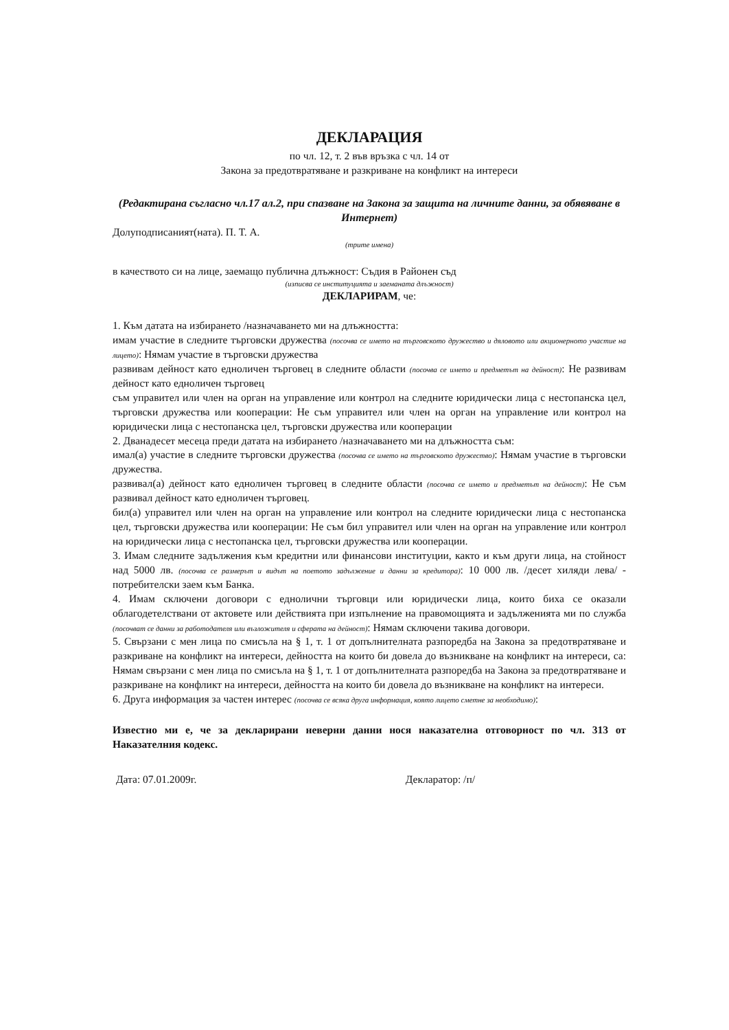ДЕКЛАРАЦИЯ
по чл. 12, т. 2 във връзка с чл. 14 от
Закона за предотвратяване и разкриване на конфликт на интереси
(Редактирана съгласно чл.17 ал.2, при спазване на Закона за защита на личните данни, за обявяване в Интернет)
Долуподписаният(ната). П. Т. А.
(трите имена)
в качеството си на лице, заемащо публична длъжност: Съдия в Районен съд
(изписва се институцията и заеманата длъжност)
ДЕКЛАРИРАМ, че:
1. Към датата на избирането /назначаването ми на длъжността:
имам участие в следните търговски дружества (посочва се името на търговското дружество и дяловото или акционерното участие на лицето): Нямам участие в търговски дружества
развивам дейност като едноличен търговец в следните области (посочва се името и предметът на дейност): Не развивам дейност като едноличен търговец
съм управител или член на орган на управление или контрол на следните юридически лица с нестопанска цел, търговски дружества или кооперации: Не съм управител или член на орган на управление или контрол на юридически лица с нестопанска цел, търговски дружества или кооперации
2. Дванадесет месеца преди датата на избирането /назначаването ми на длъжността съм:
имал(а) участие в следните търговски дружества (посочва се името на търговското дружество): Нямам участие в търговски дружества.
развивал(а) дейност като едноличен търговец в следните области (посочва се името и предметът на дейност): Не съм развивал дейност като едноличен търговец.
бил(а) управител или член на орган на управление или контрол на следните юридически лица с нестопанска цел, търговски дружества или кооперации: Не съм бил управител или член на орган на управление или контрол на юридически лица с нестопанска цел, търговски дружества или кооперации.
3. Имам следните задължения към кредитни или финансови институции, както и към други лица, на стойност над 5000 лв. (посочва се размерът и видът на поетото задължение и данни за кредитора): 10 000 лв. /десет хиляди лева/ - потребителски заем към Банка.
4. Имам сключени договори с еднолични търговци или юридически лица, които биха се оказали облагодетелствани от актовете или действията при изпълнение на правомощията и задълженията ми по служба (посочват се данни за работодателя или възложителя и сферата на дейност): Нямам сключени такива договори.
5. Свързани с мен лица по смисъла на § 1, т. 1 от допълнителната разпоредба на Закона за предотвратяване и разкриване на конфликт на интереси, дейността на които би довела до възникване на конфликт на интереси, са: Нямам свързани с мен лица по смисъла на § 1, т. 1 от допълнителната разпоредба на Закона за предотвратяване и разкриване на конфликт на интереси, дейността на които би довела до възникване на конфликт на интереси.
6. Друга информация за частен интерес (посочва се всяка друга информация, която лицето сметне за необходимо):
Известно ми е, че за декларирани неверни данни нося наказателна отговорност по чл. 313 от Наказателния кодекс.
Дата: 07.01.2009г. Декларатор: /п/